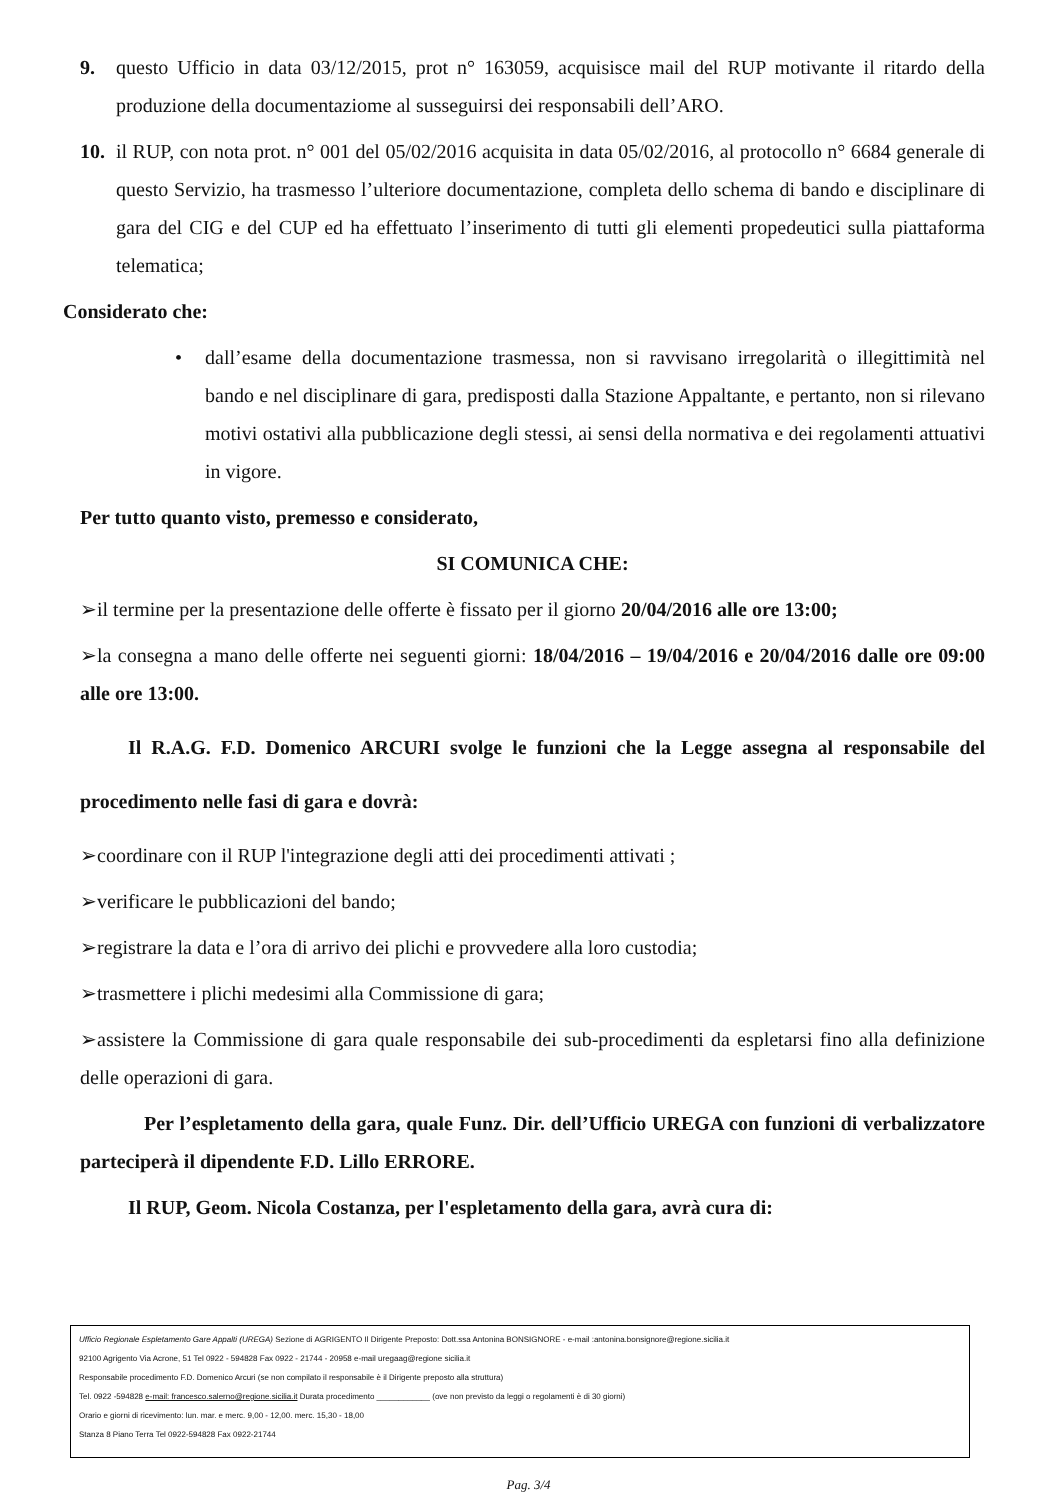9. questo Ufficio in data 03/12/2015, prot n° 163059, acquisisce mail del RUP motivante il ritardo della produzione della documentaziome al susseguirsi dei responsabili dell’ARO.
10. il RUP, con nota prot. n° 001 del 05/02/2016 acquisita in data 05/02/2016, al protocollo n° 6684 generale di questo Servizio, ha trasmesso l’ulteriore documentazione, completa dello schema di bando e disciplinare di gara del CIG e del CUP ed ha effettuato l’inserimento di tutti gli elementi propedeutici sulla piattaforma telematica;
Considerato che:
• dall’esame della documentazione trasmessa, non si ravvisano irregolarità o illegittimità nel bando e nel disciplinare di gara, predisposti dalla Stazione Appaltante, e pertanto, non si rilevano motivi ostativi alla pubblicazione degli stessi, ai sensi della normativa e dei regolamenti attuativi in vigore.
Per tutto quanto visto, premesso e considerato,
SI COMUNICA CHE:
➢il termine per la presentazione delle offerte è fissato per il giorno 20/04/2016 alle ore 13:00;
➢la consegna a mano delle offerte nei seguenti giorni: 18/04/2016 – 19/04/2016 e 20/04/2016 dalle ore 09:00 alle ore 13:00.
Il R.A.G. F.D. Domenico ARCURI svolge le funzioni che la Legge assegna al responsabile del procedimento nelle fasi di gara e dovrà:
➢coordinare con il RUP l'integrazione degli atti dei procedimenti attivati ;
➢verificare le pubblicazioni del bando;
➢registrare la data e l’ora di arrivo dei plichi e provvedere alla loro custodia;
➢trasmettere i plichi medesimi alla Commissione di gara;
➢assistere la Commissione di gara quale responsabile dei sub-procedimenti da espletarsi fino alla definizione delle operazioni di gara.
Per l’espletamento della gara, quale Funz. Dir. dell’Ufficio UREGA con funzioni di verbalizzatore parteciperà il dipendente F.D. Lillo ERRORE.
Il RUP, Geom. Nicola Costanza, per l'espletamento della gara, avrà cura di:
Ufficio Regionale Espletamento Gare Appalti (UREGA) Sezione di AGRIGENTO Il Dirigente Preposto: Dott.ssa Antonina BONSIGNORE - e-mail :antonina.bonsignore@regione.sicilia.it
92100 Agrigento Via Acrone, 51 Tel 0922 - 594828 Fax 0922 - 21744 - 20958 e-mail uregaag@regione sicilia.it
Responsabile procedimento F.D. Domenico Arcuri (se non compilato il responsabile è il Dirigente preposto alla struttura)
Tel. 0922 -594828 e-mail: francesco.salerno@regione.sicilia.it Durata procedimento ____________ (ove non previsto da leggi o regolamenti è di 30 giorni)
Orario e giorni di ricevimento: lun. mar. e merc. 9,00 - 12,00. merc. 15,30 - 18,00
Stanza 8 Piano Terra Tel 0922-594828 Fax 0922-21744
Pag. 3/4